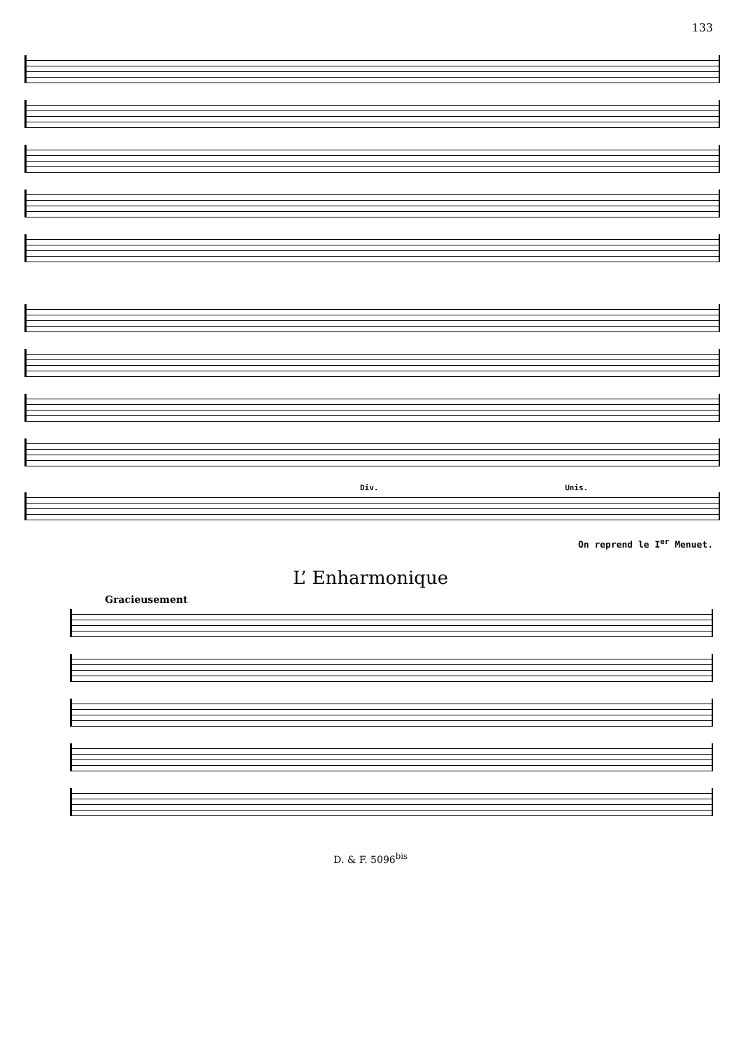133
Div. Unis.
On reprend le I<sup>er</sup> Menuet.
L’ Enharmonique
Gracieusement
D. & F. 5096<sup>bis</sup>